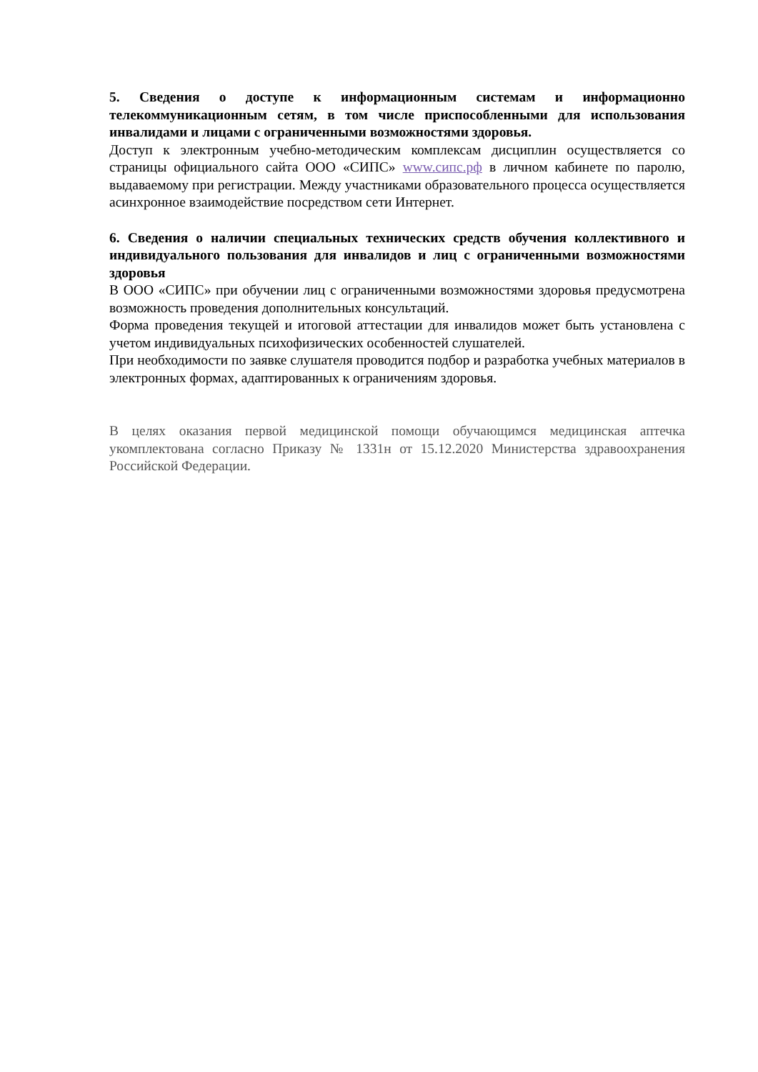5. Сведения о доступе к информационным системам и информационно телекоммуникационным сетям, в том числе приспособленными для использования инвалидами и лицами с ограниченными возможностями здоровья.
Доступ к электронным учебно-методическим комплексам дисциплин осуществляется со страницы официального сайта ООО «СИПС» www.сипс.рф в личном кабинете по паролю, выдаваемому при регистрации. Между участниками образовательного процесса осуществляется асинхронное взаимодействие посредством сети Интернет.
6. Сведения о наличии специальных технических средств обучения коллективного и индивидуального пользования для инвалидов и лиц с ограниченными возможностями здоровья
В ООО «СИПС» при обучении лиц с ограниченными возможностями здоровья предусмотрена возможность проведения дополнительных консультаций.
Форма проведения текущей и итоговой аттестации для инвалидов может быть установлена с учетом индивидуальных психофизических особенностей слушателей.
При необходимости по заявке слушателя проводится подбор и разработка учебных материалов в электронных формах, адаптированных к ограничениям здоровья.
В целях оказания первой медицинской помощи обучающимся медицинская аптечка укомплектована согласно Приказу № 1331н от 15.12.2020 Министерства здравоохранения Российской Федерации.